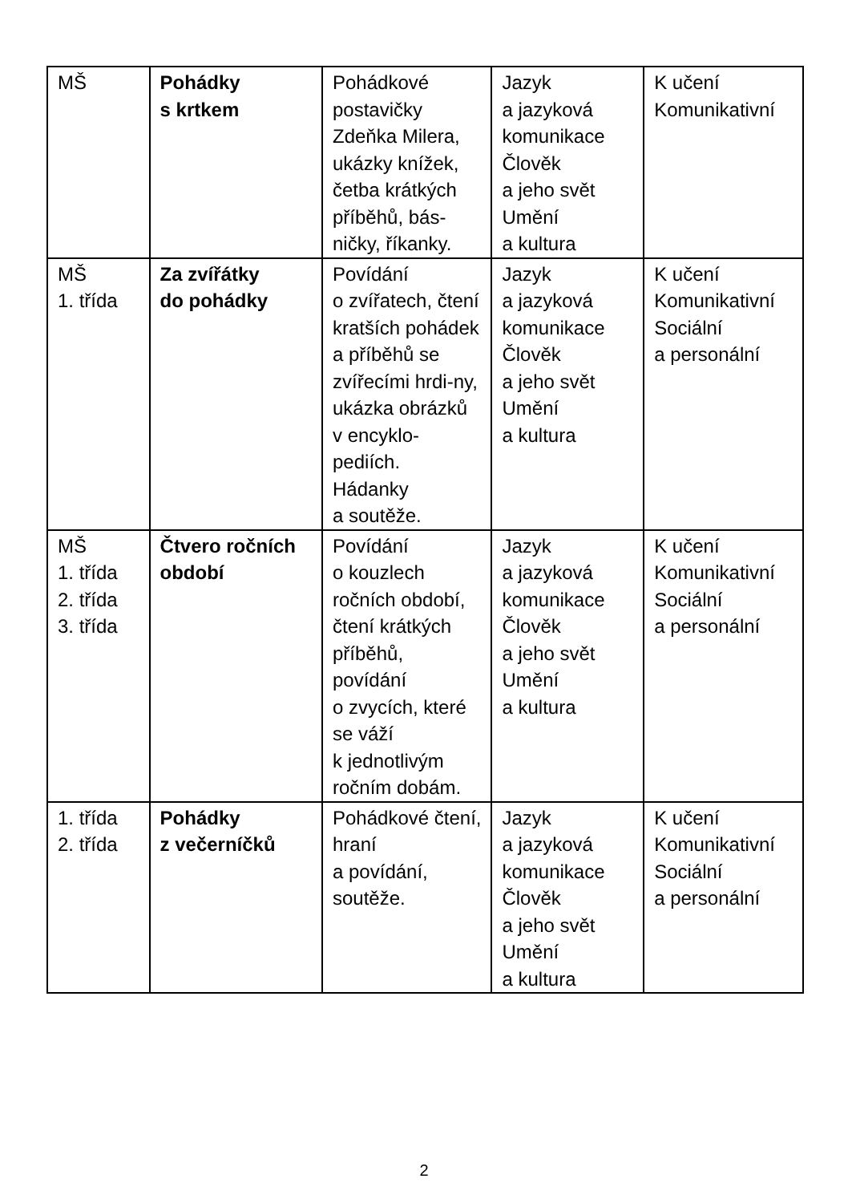| MŠ | Pohádky s krtkem | Pohádkové postavičky Zdeňka Milera, ukázky knížek, četba krátkých příběhů, bás-ničky, říkanky. | Jazyk a jazyková komunikace Člověk a jeho svět Umění a kultura | K učení Komunikativní |
| MŠ 1. třída | Za zvířátky do pohádky | Povídání o zvířatech, čtení kratších pohádek a příběhů se zvířecími hrdi-ny, ukázka obrázků v encyklo-pediích. Hádanky a soutěže. | Jazyk a jazyková komunikace Člověk a jeho svět Umění a kultura | K učení Komunikativní Sociální a personální |
| MŠ 1. třída 2. třída 3. třída | Čtvero ročních období | Povídání o kouzlech ročních období, čtení krátkých příběhů, povídání o zvycích, které se váží k jednotlivým ročním dobám. | Jazyk a jazyková komunikace Člověk a jeho svět Umění a kultura | K učení Komunikativní Sociální a personální |
| 1. třída 2. třída | Pohádky z večerníčků | Pohádkové čtení, hraní a povídání, soutěže. | Jazyk a jazyková komunikace Člověk a jeho svět Umění a kultura | K učení Komunikativní Sociální a personální |
2